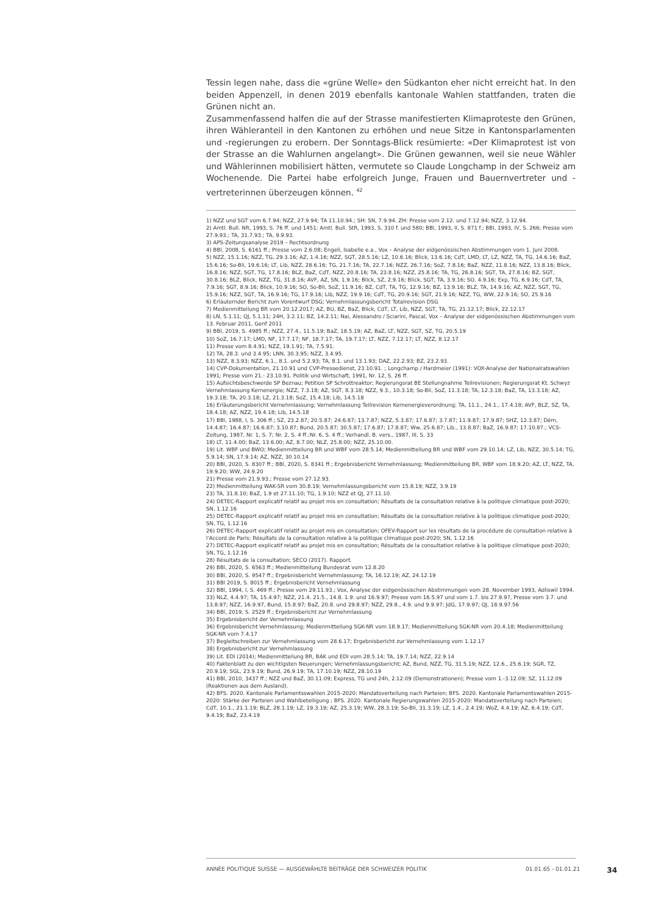Tessin legen nahe, dass die «grüne Welle» den Südkanton eher nicht erreicht hat. In den beiden Appenzell, in denen 2019 ebenfalls kantonale Wahlen stattfanden, traten die Grünen nicht an.
Zusammenfassend halfen die auf der Strasse manifestierten Klimaproteste den Grünen, ihren Wähleranteil in den Kantonen zu erhöhen und neue Sitze in Kantonsparlamenten und -regierungen zu erobern. Der Sonntags-Blick resümierte: «Der Klimaprotest ist von der Strasse an die Wahlurnen angelangt». Die Grünen gewannen, weil sie neue Wähler und Wählerinnen mobilisiert hätten, vermutete so Claude Longchamp in der Schweiz am Wochenende. Die Partei habe erfolgreich Junge, Frauen und Bauernvertreter und -vertreterinnen überzeugen können. <sup>42</sup>
1) NZZ und SGT vom 6.7.94; NZZ, 27.9.94; TA 11.10.94.; SH: SN, 7.9.94. ZH: Presse vom 2.12. und 7.12.94; NZZ, 3.12.94.
2) Amtl. Bull. NR, 1993, S. 76 ff. und 1451; Amtl. Bull. StR, 1993, S. 310 f. und 580; BBl, 1993, II, S. 871 f.; BBl, 1993, IV, S. 266; Presse vom 27.9.93.; TA, 31.7.93.; TA, 9.9.93.
3) APS-Zeitungsanalyse 2019 – Rechtsordnung
4) BBl, 2008, S. 6161 ff.; Presse vom 2.6.08; Engeli, Isabelle e.a., Vox – Analyse der eidgenössischen Abstimmungen vom 1. Juni 2008.
5) NZZ, 15.1.16; NZZ, TG, 29.3.16; AZ, 1.4.16; NZZ, SGT, 28.5.16; LZ, 10.6.16; Blick, 13.6.16; CdT, LMD, LT, LZ, NZZ, TA, TG, 14.6.16; BaZ, 15.6.16; So-Bli, 19.6.16; LT, Lib, NZZ, 28.6.16; TG, 21.7.16; TA, 22.7.16; NZZ, 26.7.16; SoZ, 7.8.16; BaZ, NZZ, 11.8.16; NZZ, 13.8.16; Blick, 16.8.16; NZZ, SGT, TG, 17.8.16; BLZ, BaZ, CdT, NZZ, 20.8.16; TA, 23.8.16; NZZ, 25.8.16; TA, TG, 26.8.16; SGT, TA, 27.8.16; BZ, SGT, 30.8.16; BLZ, Blick, NZZ, TG, 31.8.16; AVF, AZ, SN, 1.9.16; Blick, SZ, 2.9.16; Blick, SGT, TA, 3.9.16; SO, 4.9.16; Exp, TG, 6.9.16; CdT, TA, 7.9.16; SGT, 8.9.16; Blick, 10.9.16; SO, So-Bli, SoZ, 11.9.16; BZ, CdT, TA, TG, 12.9.16; BZ, 13.9.16; BLZ, TA, 14.9.16; AZ, NZZ, SGT, TG, 15.9.16; NZZ, SGT, TA, 16.9.16; TG, 17.9.16; Lib, NZZ, 19.9.16; CdT, TG, 20.9.16; SGT, 21.9.16; NZZ, TG, WW, 22.9.16; SO, 25.9.16
6) Erläuternder Bericht zum Vorentwurf DSG; Vernehmlassungsbericht Totalrevision DSG
7) Medienmitteilung BR vom 20.12.2017; AZ, BU, BZ, BaZ, Blick, CdT, LT, Lib, NZZ, SGT, TA, TG, 21.12.17; Blick, 22.12.17
8) LN, 5.1.11; QJ, 5.1.11; 24H, 3.2.11; BZ, 14.2.11; Nai, Alessandro / Sciarini, Pascal, Vox – Analyse der eidgenössischen Abstimmungen vom 13. Februar 2011, Genf 2011
9) BBl, 2019, S. 4985 ff.; NZZ, 27.4., 11.5.19; BaZ, 18.5.19; AZ, BaZ, LT, NZZ, SGT, SZ, TG, 20.5.19
10) SoZ, 16.7.17; LMD, NF, 17.7.17; NF, 18.7.17; TA, 19.7.17; LT, NZZ, 7.12.17; LT, NZZ, 8.12.17
11) Presse vom 8.4.91; NZZ, 19.1.91; TA, 7.5.91.
12) TA, 28.3. und 3.4.95; LNN, 30.3.95; NZZ, 3.4.95.
13) NZZ, 8.3.93; NZZ, 6.1., 8.1. und 5.2.93; TA, 8.1. und 13.1.93; DAZ, 22.2.93; BZ, 23.2.93.
14) CVP-Dokumentation, 21.10.91 und CVP-Pressedienst, 23.10.91. ; Longchamp / Hardmeier (1991): VOX-Analyse der Nationalratswahlen 1991; Presse vom 21.- 23.10.91. Politik und Wirtschaft, 1991, Nr. 12, S. 26 ff.
15) Aufsichtsbeschwerde SP Beznau; Petition SP Schrottreaktor; Regierungsrat BE Stellungnahme Teilrevisionen; Regierungsrat Kt. Schwyz Vernehmlassung Kernenergie; NZZ, 7.3.18; AZ, SGT, 8.3.18; NZZ, 9.3., 10.3.18; So-Bli, SoZ, 11.3.18; TA, 12.3.18; BaZ, TA, 13.3.18; AZ, 19.3.18; TA, 20.3.18; LZ, 21.3.18; SoZ, 15.4.18; Lib, 14.5.18
16) Erläuterungsbericht Vernehmlassung; Vernehmlassung Teilrevision Kernenergieverordnung; TA, 11.1., 24.1., 17.4.18; AVF, BLZ, SZ, TA, 18.4.18; AZ, NZZ, 19.4.18; Lib, 14.5.18
17) BBl, 1988, I, S. 306 ff.; SZ, 23.2.87; 20.5.87; 24.6.87; 13.7.87; NZZ, 5.3.87; 17.6.87; 3.7.87; 11.9.87; 17.9.87; SHZ, 12.3.87; Dém, 14.4.87; 16.4.87; 16.6.87; 3.10.87; Bund, 20.5.87; 30.5.87; 17.6.87; 17.8.87; Ww, 25.6.87; Lib., 13.8.87; BaZ, 16.9.87; 17.10.87.; VCS-Zeitung, 1987, Nr. 1, S. 7; Nr. 2, S. 4 ff.;Nr. 6, S. 4 ff.; Verhandl. B. vers., 1987, III, S. 33
18) LT, 11.4.00; BaZ, 13.6.00; AZ, 8.7.00; NLZ, 25.8.00; NZZ, 25.10.00.
19) Lit. WBF und BWO; Medienmitteilung BR und WBF vom 28.5.14; Medienmitteilung BR und WBF vom 29.10.14; LZ, Lib, NZZ, 30.5.14; TG, 5.9.14; SN, 17.9.14; AZ, NZZ, 30.10.14
20) BBl, 2020, S. 8307 ff.; BBl, 2020, S. 8341 ff.; Ergebnisbericht Vernehmlassung; Medienmitteilung BR, WBF vom 18.9.20; AZ, LT, NZZ, TA, 19.9.20; WW, 24.9.20
21) Presse vom 21.9.93.; Presse vom 27.12.93.
22) Medienmitteilung WAK-SR vom 30.8.19; Vernehmlassungsbericht vom 15.8.19; NZZ, 3.9.19
23) TA, 31.8.10; BaZ, 1.9 et 27.11.10; TG, 1.9.10; NZZ et QJ, 27.11.10.
24) DETEC-Rapport explicatif relatif au projet mis en consultation; Résultats de la consultation relative à la politique climatique post-2020; SN, 1.12.16
25) DETEC-Rapport explicatif relatif au projet mis en consultation; Résultats de la consultation relative à la politique climatique post-2020; SN, TG, 1.12.16
26) DETEC-Rapport explicatif relatif au projet mis en consultation; OFEV-Rapport sur les résultats de la procédure de consultation relative à l'Accord de Paris; Résultats de la consultation relative à la politique climatique post-2020; SN, 1.12.16
27) DETEC-Rapport explicatif relatif au projet mis en consultation; Résultats de la consultation relative à la politique climatique post-2020; SN, TG, 1.12.16
28) Résultats de la consultation; SECO (2017). Rapport.
29) BBl, 2020, S. 6563 ff.; Medienmitteilung Bundesrat vom 12.8.20
30) BBl, 2020, S. 9547 ff.; Ergebnisbericht Vernehmlassung; TA, 16.12.19; AZ, 24.12.19
31) BBl 2019, S. 8015 ff.; Ergebnisbericht Vernehmlassung
32) BBl, 1994, I, S. 469 ff.; Presse vom 29.11.93.; Vox, Analyse der eidgenössischen Abstimmungen vom 28. November 1993, Adliswil 1994.
33) NLZ, 4.4.97; TA, 15.4.97; NZZ, 21.4. 21.5., 14.8. 1.9. und 16.9.97; Presse vom 16.5.97 und vom 1.7. bis 27.9.97, Presse vom 3.7. und 13.8.97; NZZ, 16.9.97, Bund, 15.8.97; BaZ, 20.8. und 29.8.97; NZZ, 29.8., 4.9. und 9.9.97; JdG, 17.9.97; QJ, 18.9.97.56
34) BBl, 2019, S. 2529 ff.; Ergebnisbericht zur Vernehmlassung
35) Ergebnisbericht der Vernehmlassung
36) Ergebnisbericht Vernehmlassung; Medienmitteilung SGK-NR vom 18.9.17; Medienmitteilung SGK-NR vom 20.4.18; Medienmitteilung SGK-NR vom 7.4.17
37) Begleitschreiben zur Vernehmlassung vom 28.6.17; Ergebnisbericht zur Vernehmlassung vom 1.12.17
38) Ergebnisbericht zur Vernehmlassung
39) Lit. EDI (2014); Medienmitteilung BR, BAK und EDI vom 28.5.14; TA, 19.7.14; NZZ, 22.9.14
40) Faktenblatt zu den wichtigsten Neuerungen; Vernehmlassungsbericht; AZ, Bund, NZZ, TG, 31.5.19; NZZ, 12.6., 25.6.19; SGR, TZ, 20.9.19; SGL, 23.9.19; Bund, 26.9.19; TA, 17.10.19; NZZ, 28.10.19
41) BBl, 2010, 3437 ff.; NZZ und BaZ, 30.11.09; Express, TG und 24h, 2.12.09 (Demonstrationen); Presse vom 1.-3.12.09; SZ, 11.12.09 (Reaktionen aus dem Ausland).
42) BFS. 2020. Kantonale Parlamentsswahlen 2015-2020: Mandatsverteilung nach Parteien; BFS. 2020. Kantonale Parlamentswahlen 2015-2020: Stärke der Parteien und Wahlbeteiligung ; BFS. 2020. Kantonale Regierungswahlen 2015-2020: Mandatsverteilung nach Parteien; CdT, 10.1., 21.1.19; BLZ, 28.1.19; LZ, 19.3.19; AZ, 25.3.19; WW, 28.3.19; So-Bli, 31.3.19; LZ, 1.4., 2.4.19; WoZ, 4.4.19; AZ, 6.4.19; CdT, 9.4.19; BaZ, 23.4.19
ANNÉE POLITIQUE SUISSE — AUSGEWÄHLTE BEITRÄGE DER SCHWEIZER POLITIK 01.01.65 - 01.01.21 34